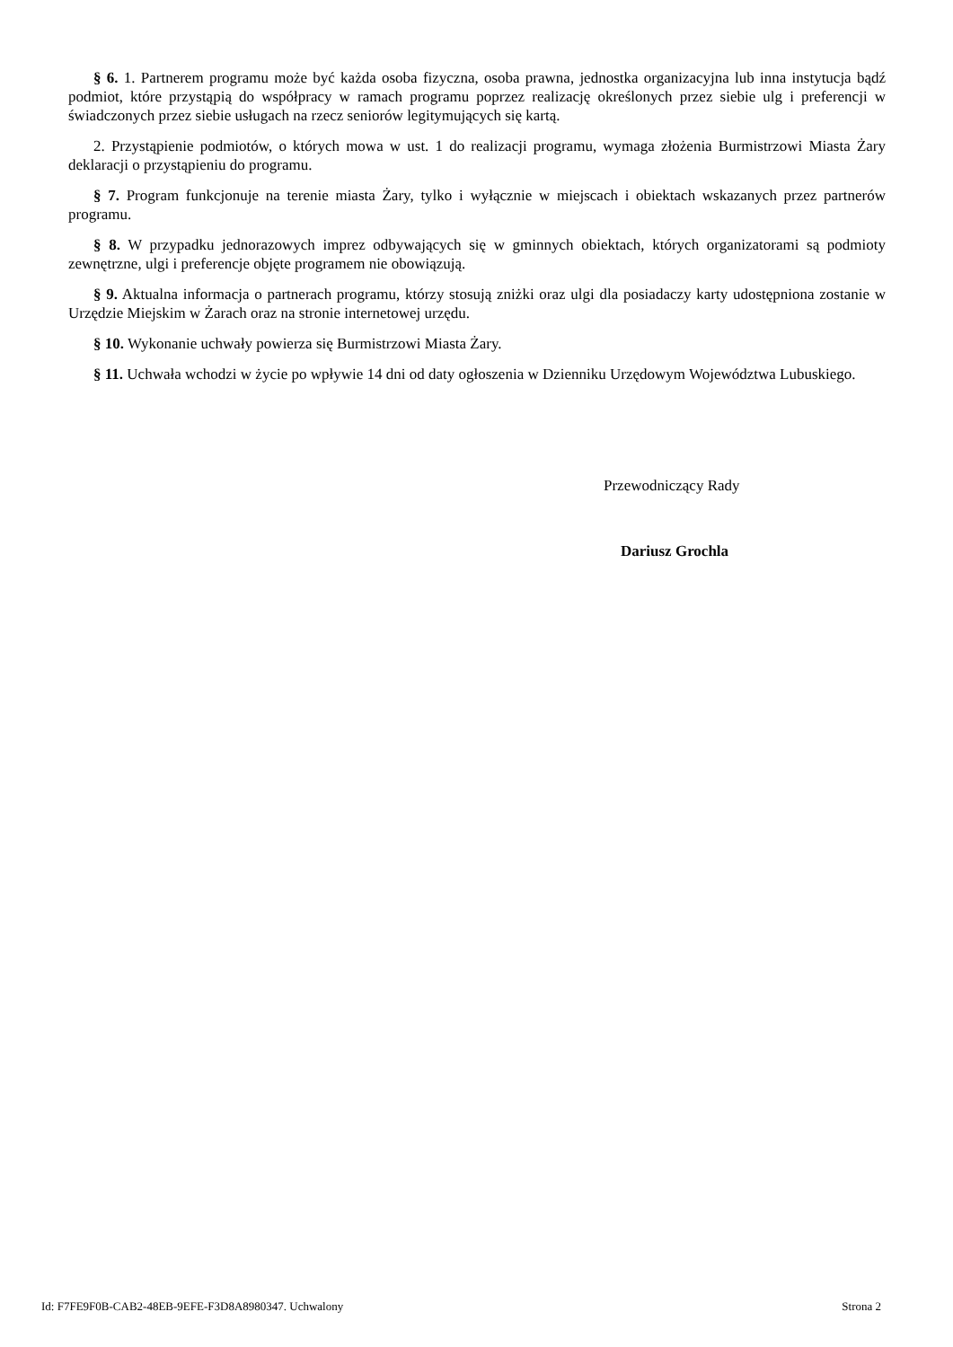§ 6. 1. Partnerem programu może być każda osoba fizyczna, osoba prawna, jednostka organizacyjna lub inna instytucja bądź podmiot, które przystąpią do współpracy w ramach programu poprzez realizację określonych przez siebie ulg i preferencji w świadczonych przez siebie usługach na rzecz seniorów legitymujących się kartą.
2. Przystąpienie podmiotów, o których mowa w ust. 1 do realizacji programu, wymaga złożenia Burmistrzowi Miasta Żary deklaracji o przystąpieniu do programu.
§ 7. Program funkcjonuje na terenie miasta Żary, tylko i wyłącznie w miejscach i obiektach wskazanych przez partnerów programu.
§ 8. W przypadku jednorazowych imprez odbywających się w gminnych obiektach, których organizatorami są podmioty zewnętrzne, ulgi i preferencje objęte programem nie obowiązują.
§ 9. Aktualna informacja o partnerach programu, którzy stosują zniżki oraz ulgi dla posiadaczy karty udostępniona zostanie w Urzędzie Miejskim w Żarach oraz na stronie internetowej urzędu.
§ 10. Wykonanie uchwały powierza się Burmistrzowi Miasta Żary.
§ 11. Uchwała wchodzi w życie po wpływie 14 dni od daty ogłoszenia w Dzienniku Urzędowym Województwa Lubuskiego.
Przewodniczący Rady
Dariusz Grochla
Id: F7FE9F0B-CAB2-48EB-9EFE-F3D8A8980347. Uchwalony Strona 2